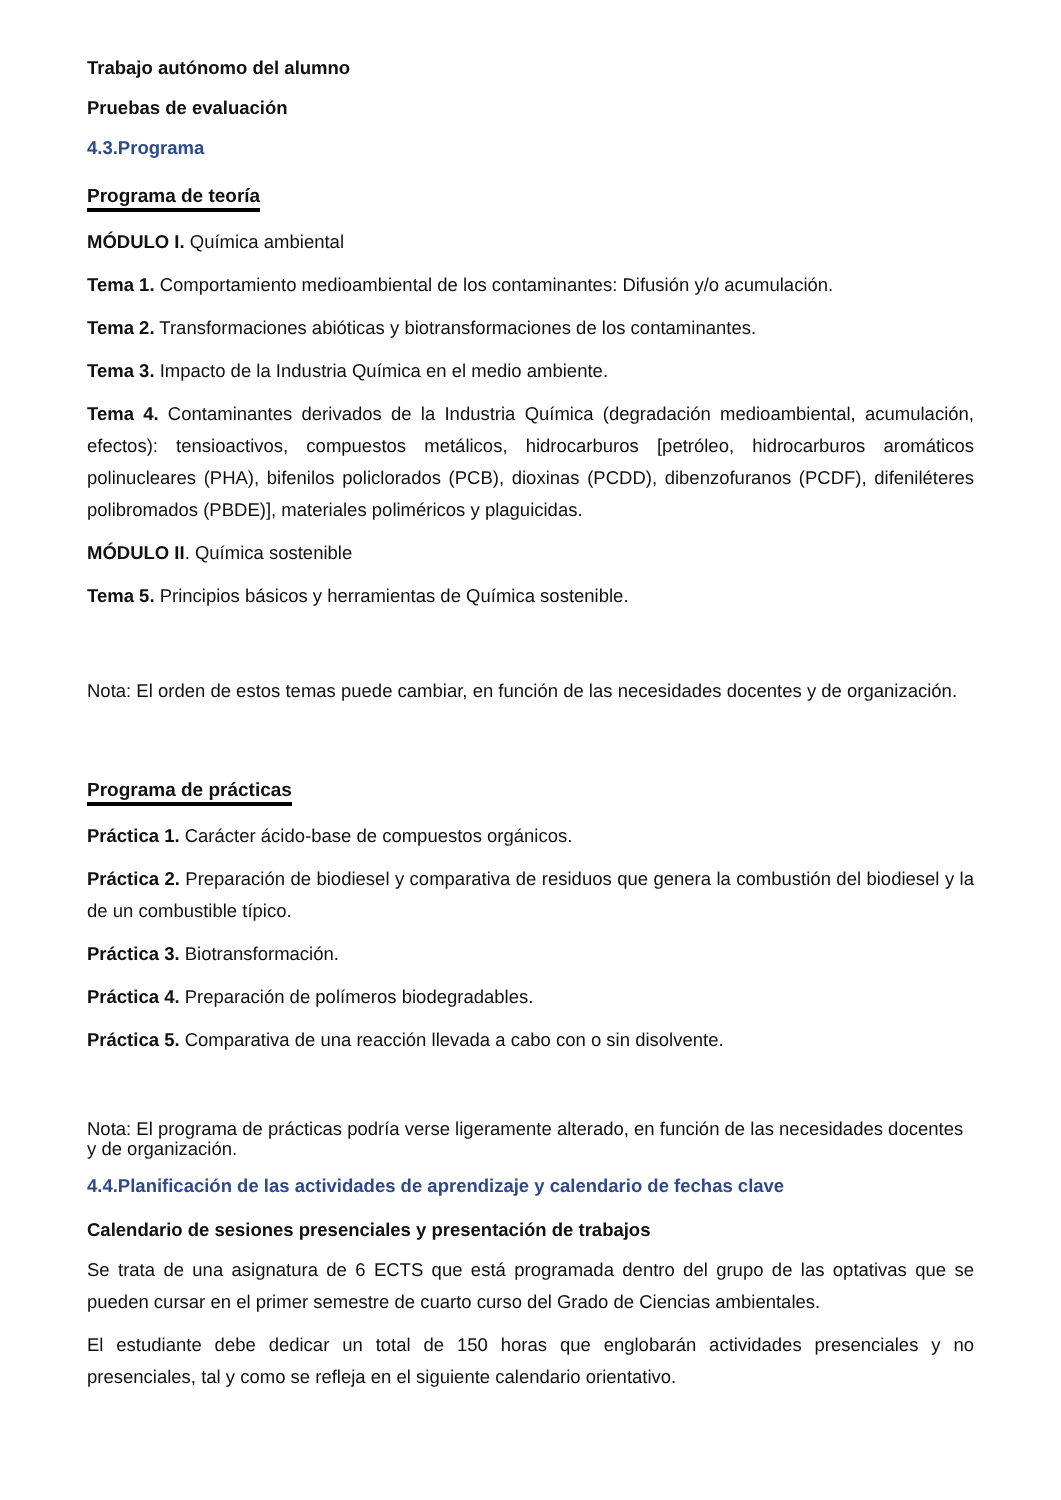Trabajo autónomo del alumno
Pruebas de evaluación
4.3.Programa
Programa de teoría
MÓDULO I. Química ambiental
Tema 1. Comportamiento medioambiental de los contaminantes: Difusión y/o acumulación.
Tema 2. Transformaciones abióticas y biotransformaciones de los contaminantes.
Tema 3. Impacto de la Industria Química en el medio ambiente.
Tema 4. Contaminantes derivados de la Industria Química (degradación medioambiental, acumulación, efectos): tensioactivos, compuestos metálicos, hidrocarburos [petróleo, hidrocarburos aromáticos polinucleares (PHA), bifenilos policlorados (PCB), dioxinas (PCDD), dibenzofuranos (PCDF), difeniléteres polibromados (PBDE)], materiales poliméricos y plaguicidas.
MÓDULO II. Química sostenible
Tema 5. Principios básicos y herramientas de Química sostenible.
Nota: El orden de estos temas puede cambiar, en función de las necesidades docentes y de organización.
Programa de prácticas
Práctica 1. Carácter ácido-base de compuestos orgánicos.
Práctica 2. Preparación de biodiesel y comparativa de residuos que genera la combustión del biodiesel y la de un combustible típico.
Práctica 3. Biotransformación.
Práctica 4. Preparación de polímeros biodegradables.
Práctica 5. Comparativa de una reacción llevada a cabo con o sin disolvente.
Nota: El programa de prácticas podría verse ligeramente alterado, en función de las necesidades docentes y de organización.
4.4.Planificación de las actividades de aprendizaje y calendario de fechas clave
Calendario de sesiones presenciales y presentación de trabajos
Se trata de una asignatura de 6 ECTS que está programada dentro del grupo de las optativas que se pueden cursar en el primer semestre de cuarto curso del Grado de Ciencias ambientales.
El estudiante debe dedicar un total de 150 horas que englobarán actividades presenciales y no presenciales, tal y como se refleja en el siguiente calendario orientativo.